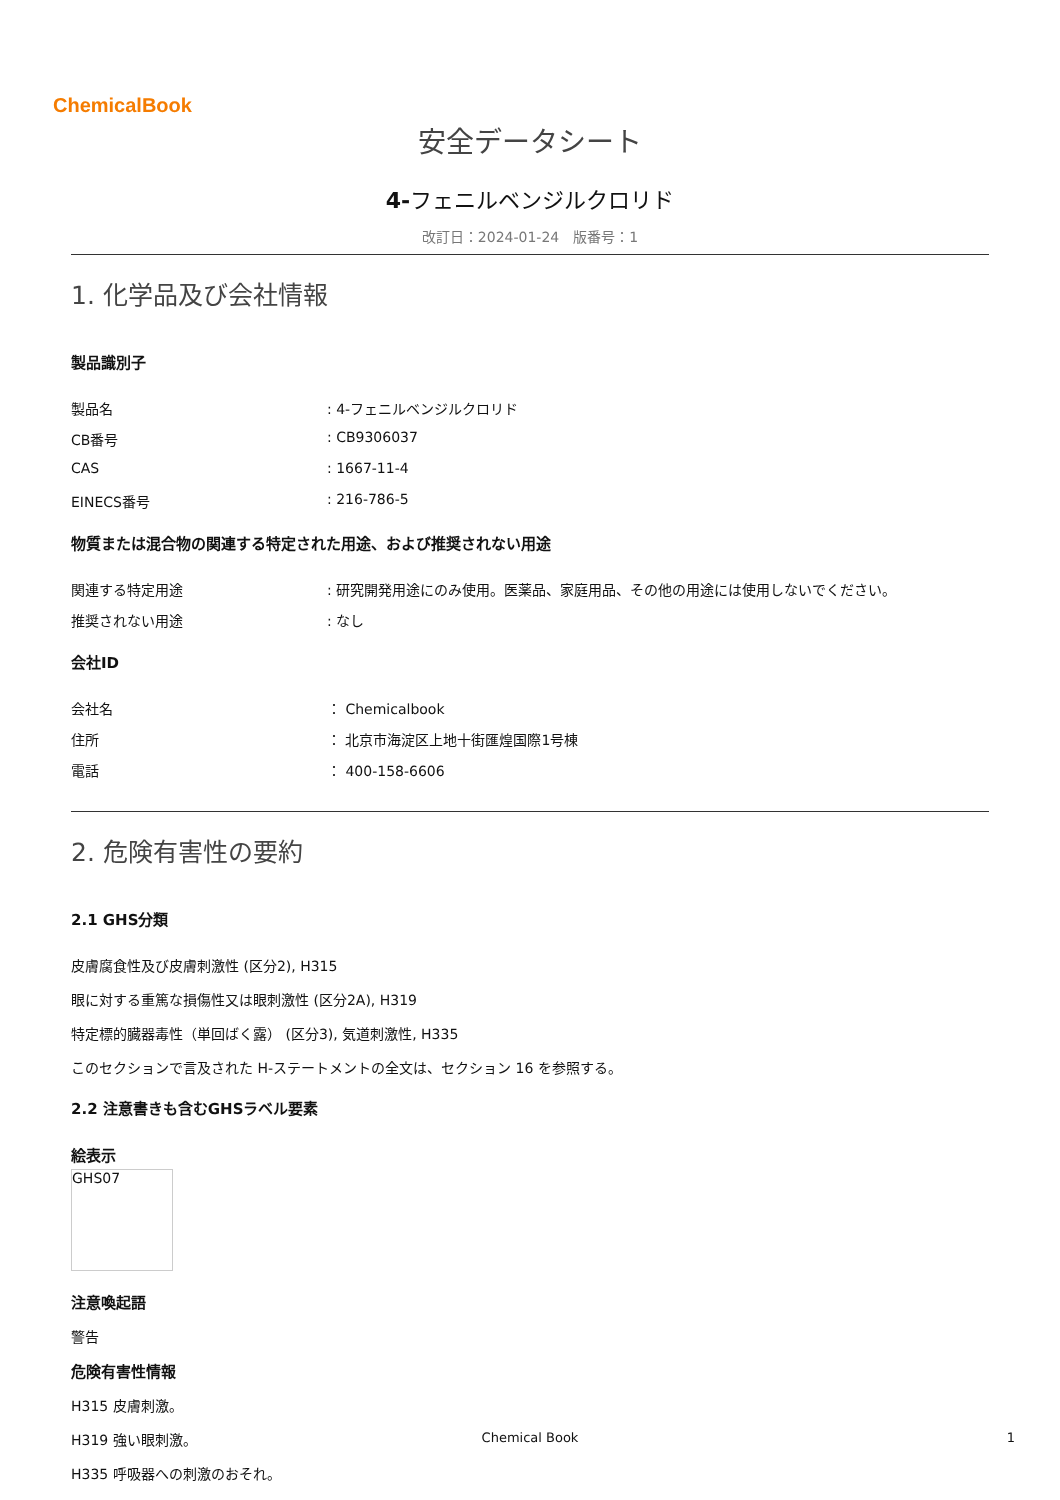ChemicalBook
安全データシート
4-フェニルベンジルクロリド
改訂日：2024-01-24　版番号：1
1. 化学品及び会社情報
製品識別子
製品名: 4-フェニルベンジルクロリド
CB番号: CB9306037
CAS: 1667-11-4
EINECS番号: 216-786-5
物質または混合物の関連する特定された用途、および推奨されない用途
関連する特定用途: 研究開発用途にのみ使用。医薬品、家庭用品、その他の用途には使用しないでください。
推奨されない用途: なし
会社ID
会社名 ： Chemicalbook
住所 ： 北京市海淀区上地十街匯煌国際1号棟
電話 ： 400-158-6606
2. 危険有害性の要約
2.1 GHS分類
皮膚腐食性及び皮膚刺激性 (区分2), H315
眼に対する重篤な損傷性又は眼刺激性 (区分2A), H319
特定標的臓器毒性（単回ばく露） (区分3), 気道刺激性, H335
このセクションで言及された H-ステートメントの全文は、セクション 16 を参照する。
2.2 注意書きも含むGHSラベル要素
絵表示
GHS07
注意喚起語
警告
危険有害性情報
H315 皮膚刺激。
H319 強い眼刺激。
H335 呼吸器への刺激のおそれ。
Chemical Book 1